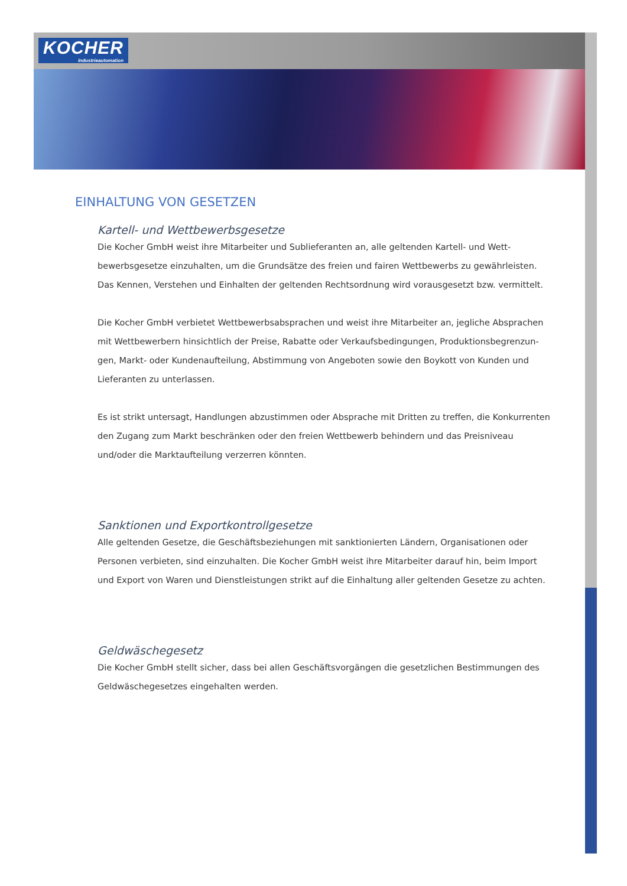KOCHER
Industrieautomation
EINHALTUNG VON GESETZEN
Kartell- und Wettbewerbsgesetze
Die Kocher GmbH weist ihre Mitarbeiter und Sublieferanten an, alle geltenden Kartell- und Wett­bewerbsgesetze einzuhalten, um die Grundsätze des freien und fairen Wettbewerbs zu gewährleisten. Das Kennen, Verstehen und Einhalten der geltenden Rechtsordnung wird vorausgesetzt bzw. vermittelt.
Die Kocher GmbH verbietet Wettbewerbsabsprachen und weist ihre Mitarbeiter an, jegliche Absprachen mit Wettbewerbern hinsichtlich der Preise, Rabatte oder Verkaufsbedingungen, Produktionsbegrenzun­gen, Markt- oder Kundenaufteilung, Abstimmung von Angeboten sowie den Boykott von Kunden und Lieferanten zu unterlassen.
Es ist strikt untersagt, Handlungen abzustimmen oder Absprache mit Dritten zu treffen, die Konkurren­ten den Zugang zum Markt beschränken oder den freien Wettbewerb behindern und das Preisniveau und/oder die Marktaufteilung verzerren könnten.
Sanktionen und Exportkontrollgesetze
Alle geltenden Gesetze, die Geschäftsbeziehungen mit sanktionierten Ländern, Organisationen oder Personen verbieten, sind einzuhalten. Die Kocher GmbH weist ihre Mitarbeiter darauf hin, beim Import und Export von Waren und Dienstleistungen strikt auf die Einhaltung aller geltenden Gesetze zu achten.
Geldwäschegesetz
Die Kocher GmbH stellt sicher, dass bei allen Geschäftsvorgängen die gesetzlichen Bestimmungen des Geldwäschegesetzes eingehalten werden.